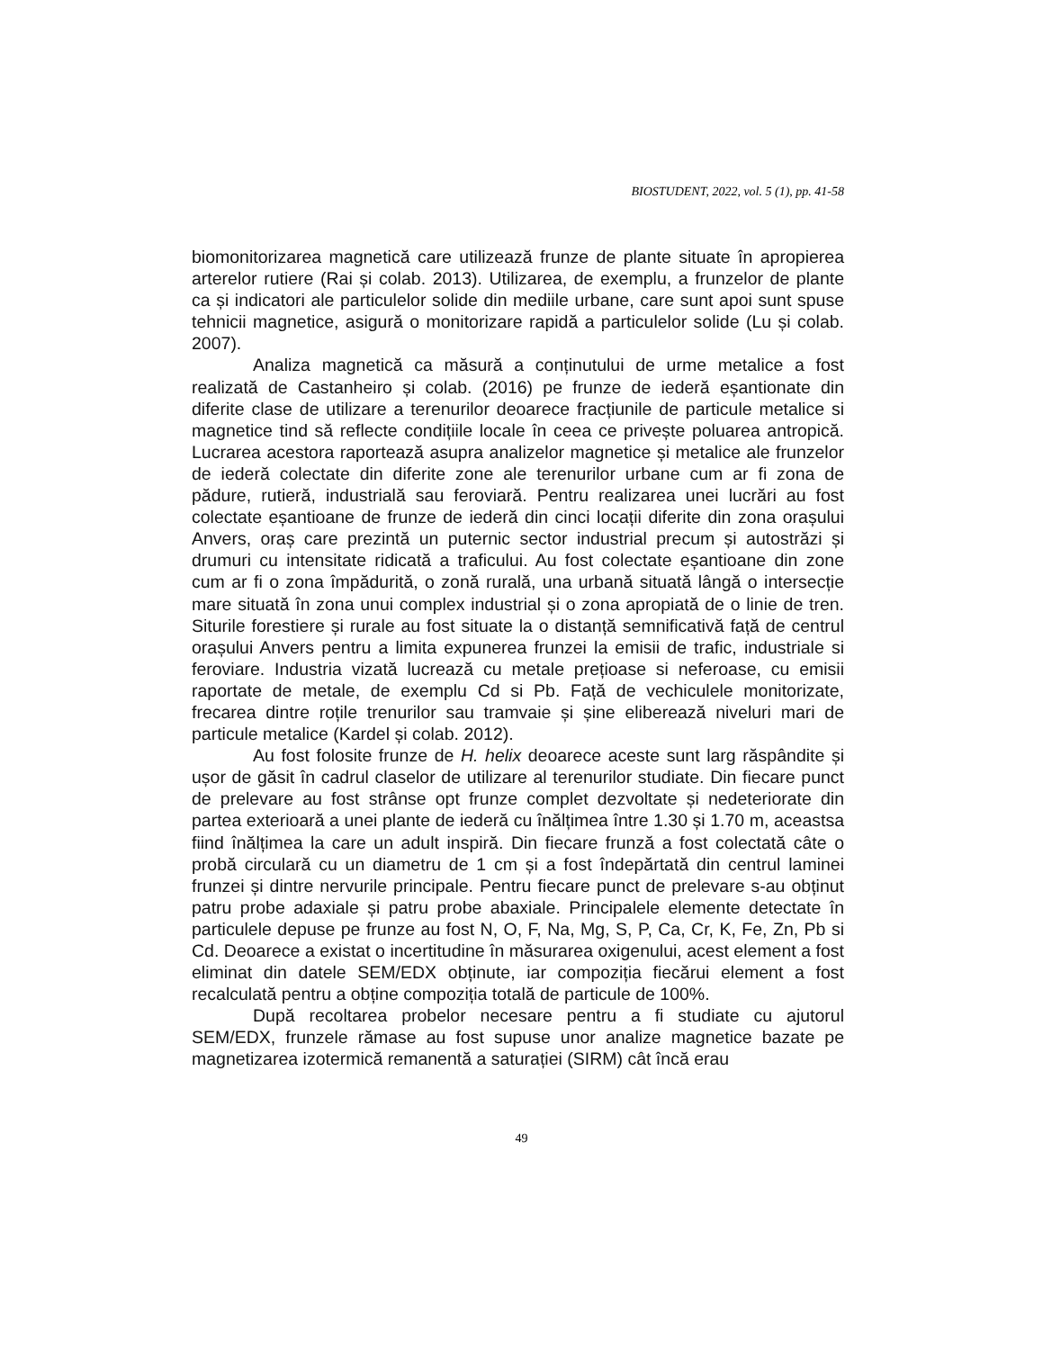BIOSTUDENT, 2022, vol. 5 (1), pp. 41-58
biomonitorizarea magnetică care utilizează frunze de plante situate în apropierea arterelor rutiere (Rai și colab. 2013). Utilizarea, de exemplu, a frunzelor de plante ca și indicatori ale particulelor solide din mediile urbane, care sunt apoi sunt spuse tehnicii magnetice, asigură o monitorizare rapidă a particulelor solide (Lu și colab. 2007).
Analiza magnetică ca măsură a conținutului de urme metalice a fost realizată de Castanheiro și colab. (2016) pe frunze de iederă eșantionate din diferite clase de utilizare a terenurilor deoarece fracțiunile de particule metalice si magnetice tind să reflecte condițiile locale în ceea ce privește poluarea antropică. Lucrarea acestora raportează asupra analizelor magnetice și metalice ale frunzelor de iederă colectate din diferite zone ale terenurilor urbane cum ar fi zona de pădure, rutieră, industrială sau feroviară. Pentru realizarea unei lucrări au fost colectate eșantioane de frunze de iederă din cinci locații diferite din zona orașului Anvers, oraș care prezintă un puternic sector industrial precum și autostrăzi și drumuri cu intensitate ridicată a traficului. Au fost colectate eșantioane din zone cum ar fi o zona împădurită, o zonă rurală, una urbană situată lângă o intersecție mare situată în zona unui complex industrial și o zona apropiată de o linie de tren. Siturile forestiere și rurale au fost situate la o distanță semnificativă față de centrul orașului Anvers pentru a limita expunerea frunzei la emisii de trafic, industriale si feroviare. Industria vizată lucrează cu metale prețioase si neferoase, cu emisii raportate de metale, de exemplu Cd si Pb. Față de vechiculele monitorizate, frecarea dintre roțile trenurilor sau tramvaie și șine eliberează niveluri mari de particule metalice (Kardel și colab. 2012).
Au fost folosite frunze de H. helix deoarece aceste sunt larg răspândite și ușor de găsit în cadrul claselor de utilizare al terenurilor studiate. Din fiecare punct de prelevare au fost strânse opt frunze complet dezvoltate și nedeteriorate din partea exterioară a unei plante de iederă cu înălțimea între 1.30 și 1.70 m, aceastsa fiind înălțimea la care un adult inspiră. Din fiecare frunză a fost colectată câte o probă circulară cu un diametru de 1 cm și a fost îndepărtată din centrul laminei frunzei și dintre nervurile principale. Pentru fiecare punct de prelevare s-au obținut patru probe adaxiale și patru probe abaxiale. Principalele elemente detectate în particulele depuse pe frunze au fost N, O, F, Na, Mg, S, P, Ca, Cr, K, Fe, Zn, Pb si Cd. Deoarece a existat o incertitudine în măsurarea oxigenului, acest element a fost eliminat din datele SEM/EDX obținute, iar compoziția fiecărui element a fost recalculată pentru a obține compoziția totală de particule de 100%.
După recoltarea probelor necesare pentru a fi studiate cu ajutorul SEM/EDX, frunzele rămase au fost supuse unor analize magnetice bazate pe magnetizarea izotermică remanentă a saturației (SIRM) cât încă erau
49